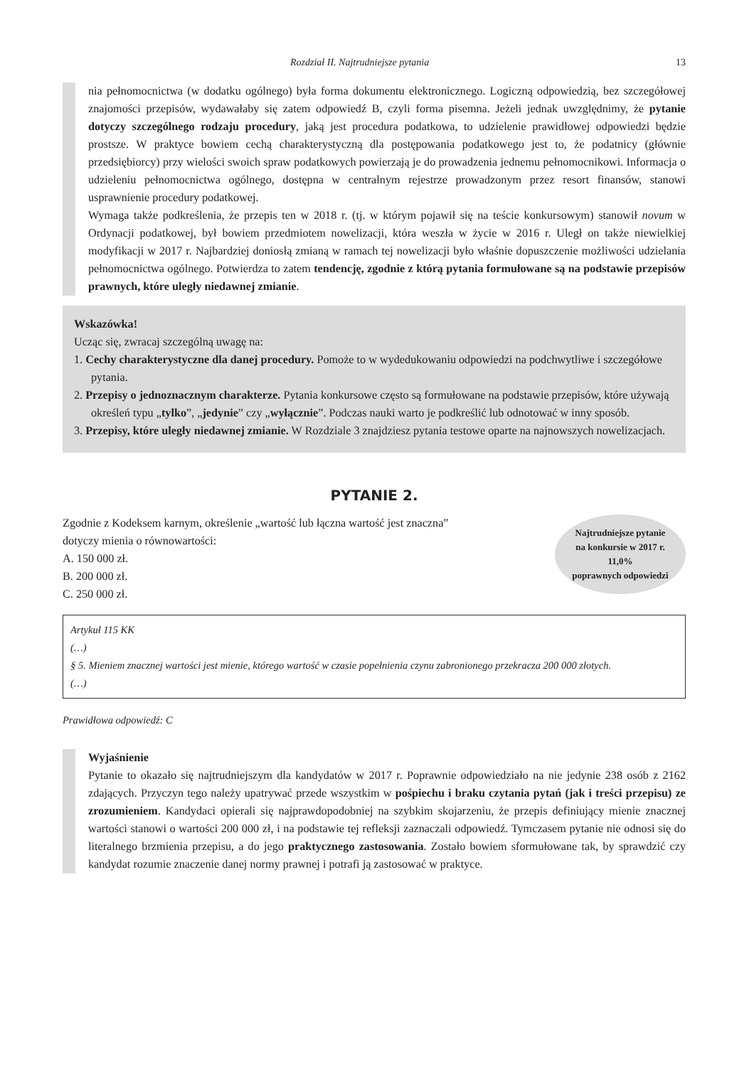Rozdział II. Najtrudniejsze pytania 13
nia pełnomocnictwa (w dodatku ogólnego) była forma dokumentu elektronicznego. Logiczną odpowiedzią, bez szczegółowej znajomości przepisów, wydawałaby się zatem odpowiedź B, czyli forma pisemna. Jeżeli jednak uwzględnimy, że pytanie dotyczy szczególnego rodzaju procedury, jaką jest procedura podatkowa, to udzielenie prawidłowej odpowiedzi będzie prostsze. W praktyce bowiem cechą charakterystyczną dla postępowania podatkowego jest to, że podatnicy (głównie przedsiębiorcy) przy wielości swoich spraw podatkowych powierzają je do prowadzenia jednemu pełnomocnikowi. Informacja o udzieleniu pełnomocnictwa ogólnego, dostępna w centralnym rejestrze prowadzonym przez resort finansów, stanowi usprawnienie procedury podatkowej.
Wymaga także podkreślenia, że przepis ten w 2018 r. (tj. w którym pojawił się na teście konkursowym) stanowił novum w Ordynacji podatkowej, był bowiem przedmiotem nowelizacji, która weszła w życie w 2016 r. Uległ on także niewielkiej modyfikacji w 2017 r. Najbardziej doniosłą zmianą w ramach tej nowelizacji było właśnie dopuszczenie możliwości udzielania pełnomocnictwa ogólnego. Potwierdza to zatem tendencję, zgodnie z którą pytania formułowane są na podstawie przepisów prawnych, które uległy niedawnej zmianie.
Wskazówka!
Ucząc się, zwracaj szczególną uwagę na:
1. Cechy charakterystyczne dla danej procedury. Pomoże to w wydedukowaniu odpowiedzi na podchwytliwe i szczegółowe pytania.
2. Przepisy o jednoznacznym charakterze. Pytania konkursowe często są formułowane na podstawie przepisów, które używają określeń typu „tylko”, „jedynie” czy „wyłącznie”. Podczas nauki warto je podkreślić lub odnotować w inny sposób.
3. Przepisy, które uległy niedawnej zmianie. W Rozdziale 3 znajdziesz pytania testowe oparte na najnowszych nowelizacjach.
PYTANIE 2.
Zgodnie z Kodeksem karnym, określenie „wartość lub łączna wartość jest znaczna” dotyczy mienia o równowartości:
A. 150 000 zł.
B. 200 000 zł.
C. 250 000 zł.
Najtrudniejsze pytanie
na konkursie w 2017 r.
11,0%
poprawnych odpowiedzi
Artykuł 115 KK
(…)
§ 5. Mieniem znacznej wartości jest mienie, którego wartość w czasie popełnienia czynu zabronionego przekracza 200 000 złotych.
(…)
Prawidłowa odpowiedź: C
Wyjaśnienie
Pytanie to okazało się najtrudniejszym dla kandydatów w 2017 r. Poprawnie odpowiedziało na nie jedynie 238 osób z 2162 zdających. Przyczyn tego należy upatrywać przede wszystkim w pośpiechu i braku czytania pytań (jak i treści przepisu) ze zrozumieniem. Kandydaci opierali się najprawdopodobniej na szybkim skojarzeniu, że przepis definiujący mienie znacznej wartości stanowi o wartości 200 000 zł, i na podstawie tej refleksji zaznaczali odpowiedź. Tymczasem pytanie nie odnosi się do literalnego brzmienia przepisu, a do jego praktycznego zastosowania. Zostało bowiem sformułowane tak, by sprawdzić czy kandydat rozumie znaczenie danej normy prawnej i potrafi ją zastosować w praktyce.